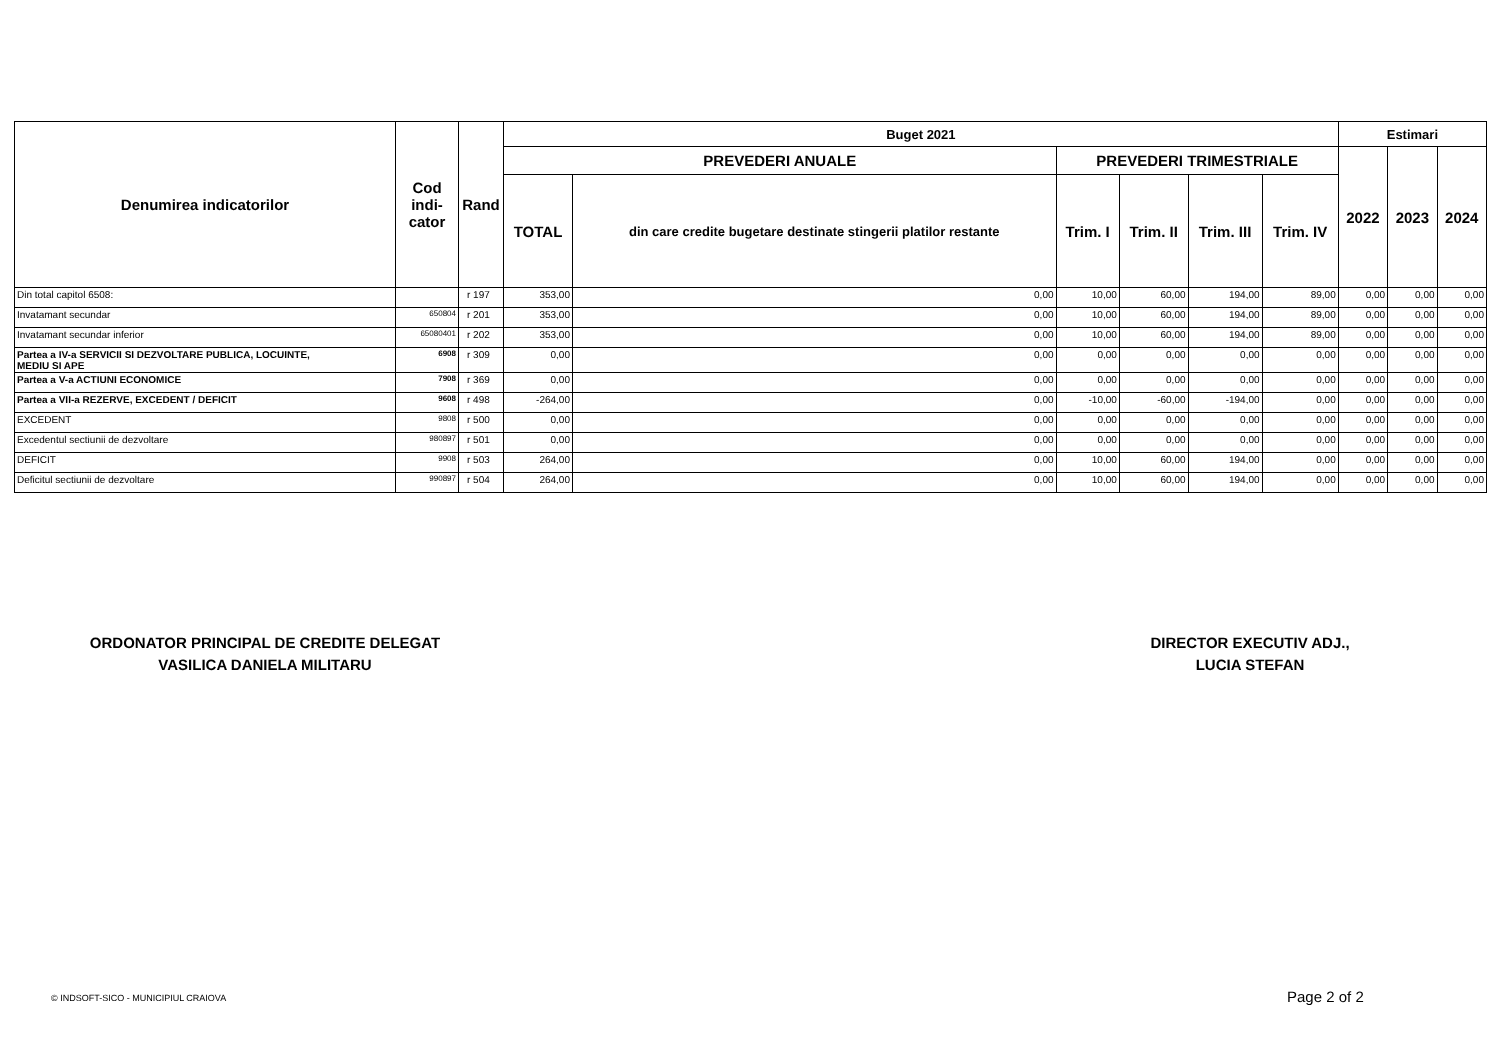| Denumirea indicatorilor | Cod indi- cator | Rand | Buget 2021 | | | | | | Estimari | | |
| --- | --- | --- | --- | --- | --- | --- | --- | --- | --- | --- | --- |
| | | | PREVEDERI ANUALE | | PREVEDERI TRIMESTRIALE | | | | 2022 | 2023 | 2024 |
| | | | TOTAL | din care credite bugetare destinate stingerii platilor restante | Trim. I | Trim. II | Trim. III | Trim. IV | | | |
| Din total capitol 6508: | | r 197 | 353,00 | 0,00 | 10,00 | 60,00 | 194,00 | 89,00 | 0,00 | 0,00 | 0,00 |
| Invatamant secundar | 650804 | r 201 | 353,00 | 0,00 | 10,00 | 60,00 | 194,00 | 89,00 | 0,00 | 0,00 | 0,00 |
| Invatamant secundar inferior | 65080401 | r 202 | 353,00 | 0,00 | 10,00 | 60,00 | 194,00 | 89,00 | 0,00 | 0,00 | 0,00 |
| Partea a IV-a SERVICII SI DEZVOLTARE PUBLICA, LOCUINTE, MEDIU SI APE | 6908 | r 309 | 0,00 | 0,00 | 0,00 | 0,00 | 0,00 | 0,00 | 0,00 | 0,00 | 0,00 |
| Partea a V-a ACTIUNI ECONOMICE | 7908 | r 369 | 0,00 | 0,00 | 0,00 | 0,00 | 0,00 | 0,00 | 0,00 | 0,00 | 0,00 |
| Partea a VII-a REZERVE, EXCEDENT / DEFICIT | 9608 | r 498 | -264,00 | 0,00 | -10,00 | -60,00 | -194,00 | 0,00 | 0,00 | 0,00 | 0,00 |
| EXCEDENT | 9808 | r 500 | 0,00 | 0,00 | 0,00 | 0,00 | 0,00 | 0,00 | 0,00 | 0,00 | 0,00 |
| Excedentul sectiunii de dezvoltare | 980897 | r 501 | 0,00 | 0,00 | 0,00 | 0,00 | 0,00 | 0,00 | 0,00 | 0,00 | 0,00 |
| DEFICIT | 9908 | r 503 | 264,00 | 0,00 | 10,00 | 60,00 | 194,00 | 0,00 | 0,00 | 0,00 | 0,00 |
| Deficitul sectiunii de dezvoltare | 990897 | r 504 | 264,00 | 0,00 | 10,00 | 60,00 | 194,00 | 0,00 | 0,00 | 0,00 | 0,00 |
ORDONATOR PRINCIPAL DE CREDITE DELEGAT
VASILICA DANIELA MILITARU
DIRECTOR EXECUTIV ADJ.,
LUCIA STEFAN
© INDSOFT-SICO - MUNICIPIUL CRAIOVA
Page 2 of 2